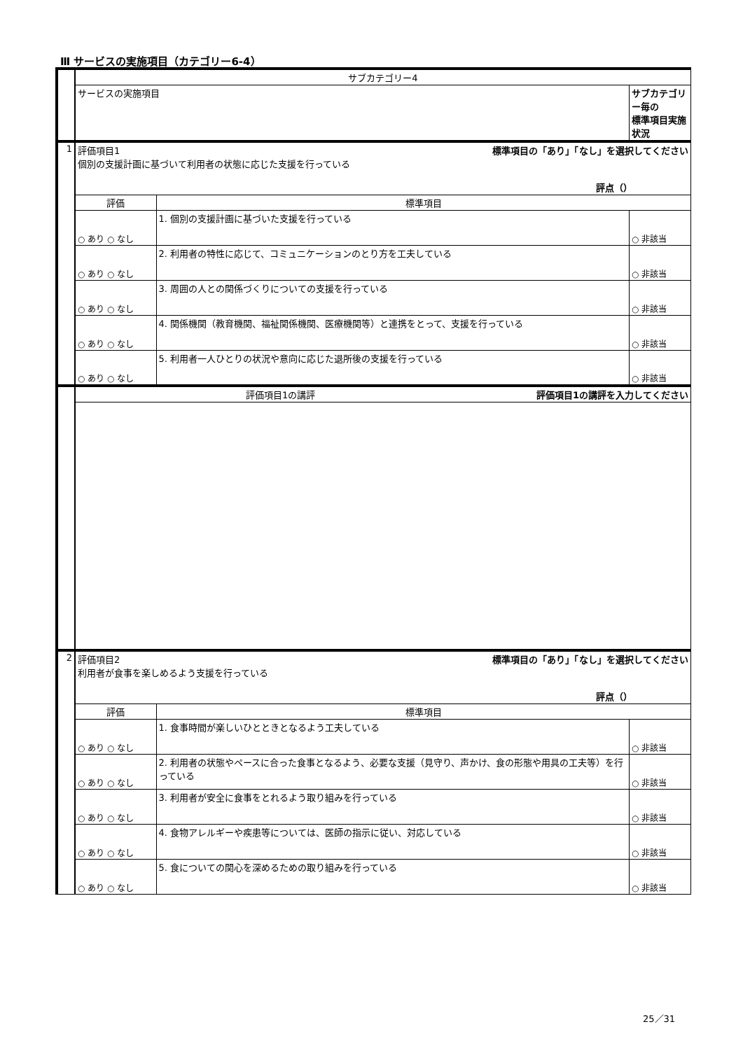Ⅲ サービスの実施項目（カテゴリー6-4）
| | サブカテゴリー4 | | |
| | サービスの実施項目 | | サブカテゴリー毎の 標準項目実施状況 |
| 1 | 評価項目1 標準項目の「あり」「なし」を選択してください 個別の支援計画に基づいて利用者の状態に応じた支援を行っている 評点（） | | |
| | 評価 | 標準項目 | |
| | ○ あり ○ なし | 1. 個別の支援計画に基づいた支援を行っている | ○ 非該当 |
| | ○ あり ○ なし | 2. 利用者の特性に応じて、コミュニケーションのとり方を工夫している | ○ 非該当 |
| | ○ あり ○ なし | 3. 周囲の人との関係づくりについての支援を行っている | ○ 非該当 |
| | ○ あり ○ なし | 4. 関係機関（教育機関、福祉関係機関、医療機関等）と連携をとって、支援を行っている | ○ 非該当 |
| | ○ あり ○ なし | 5. 利用者一人ひとりの状況や意向に応じた退所後の支援を行っている | ○ 非該当 |
| | 評価項目1の講評 評価項目1の講評を入力してください | | |
| 2 | 評価項目2 標準項目の「あり」「なし」を選択してください 利用者が食事を楽しめるよう支援を行っている 評点（） | | |
| | 評価 | 標準項目 | |
| | ○ あり ○ なし | 1. 食事時間が楽しいひとときとなるよう工夫している | ○ 非該当 |
| | ○ あり ○ なし | 2. 利用者の状態やペースに合った食事となるよう、必要な支援（見守り、声かけ、食の形態や用具の工夫等）を行っている | ○ 非該当 |
| | ○ あり ○ なし | 3. 利用者が安全に食事をとれるよう取り組みを行っている | ○ 非該当 |
| | ○ あり ○ なし | 4. 食物アレルギーや疾患等については、医師の指示に従い、対応している | ○ 非該当 |
| | ○ あり ○ なし | 5. 食についての関心を深めるための取り組みを行っている | ○ 非該当 |
25／31